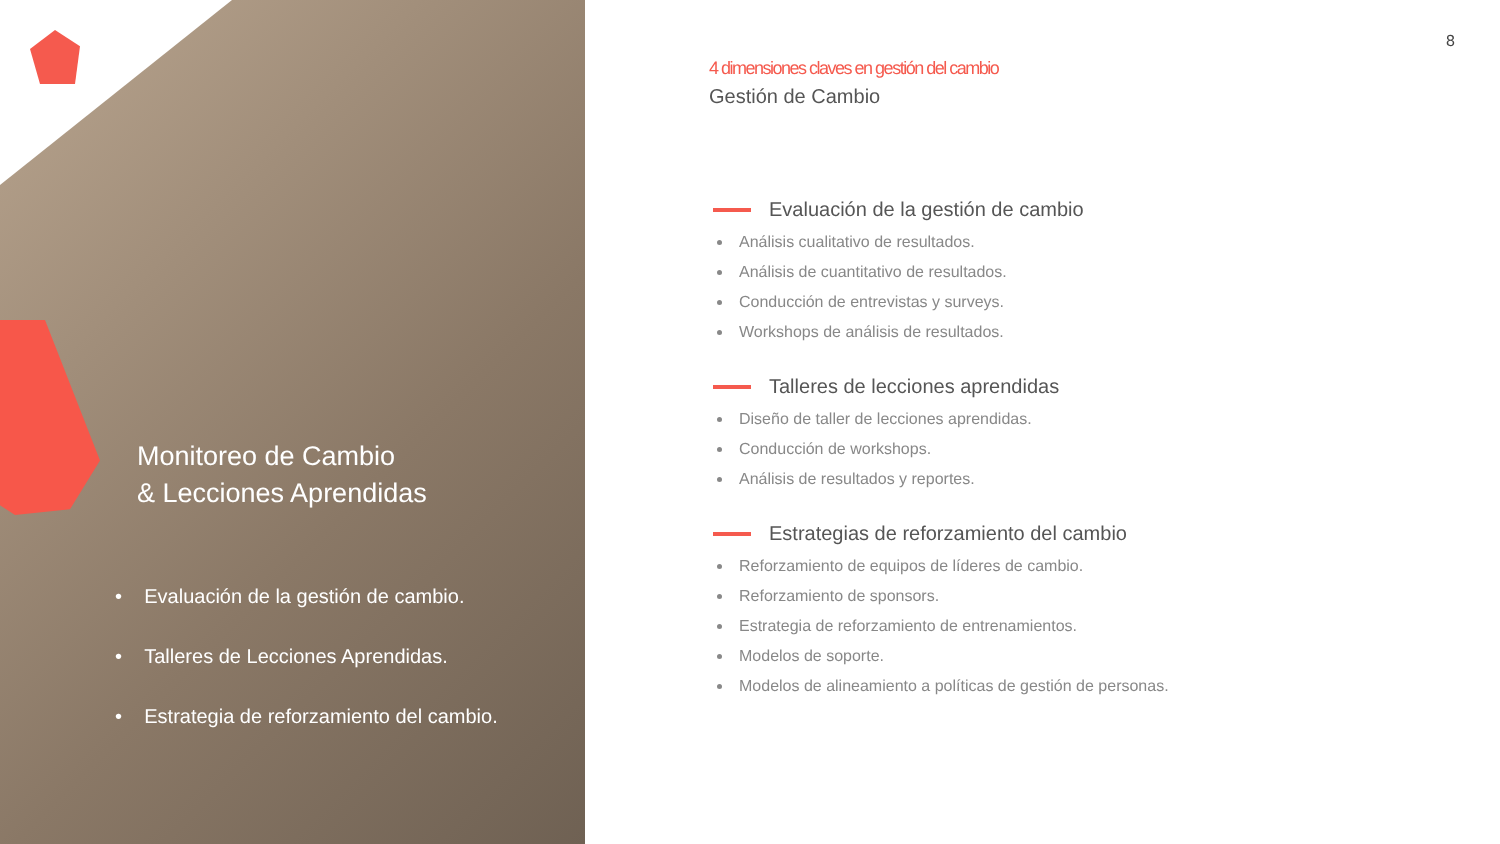Monitoreo de Cambio
& Lecciones Aprendidas
• Evaluación de la gestión de cambio.
• Talleres de Lecciones Aprendidas.
• Estrategia de reforzamiento del cambio.
8
4 dimensiones claves en gestión del cambio
Gestión de Cambio
Evaluación de la gestión de cambio
Análisis cualitativo de resultados.
Análisis de cuantitativo de resultados.
Conducción de entrevistas y surveys.
Workshops de análisis de resultados.
Talleres de lecciones aprendidas
Diseño de taller de lecciones aprendidas.
Conducción de workshops.
Análisis de resultados y reportes.
Estrategias de reforzamiento del cambio
Reforzamiento de equipos de líderes de cambio.
Reforzamiento de sponsors.
Estrategia de reforzamiento de entrenamientos.
Modelos de soporte.
Modelos de alineamiento a políticas de gestión de personas.